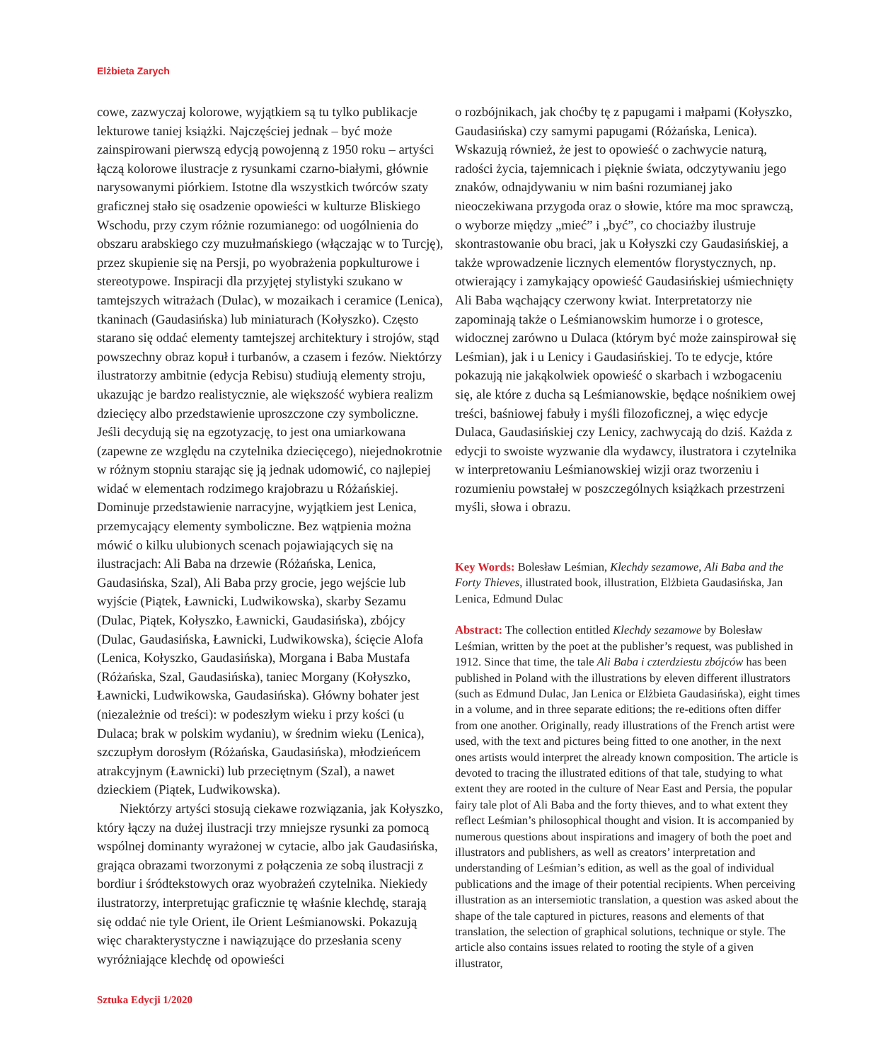Elżbieta Zarych
cowe, zazwyczaj kolorowe, wyjątkiem są tu tylko publikacje lekturowe taniej książki. Najczęściej jednak – być może zainspirowani pierwszą edycją powojenną z 1950 roku – artyści łączą kolorowe ilustracje z rysunkami czarno-białymi, głównie narysowanymi piórkiem. Istotne dla wszystkich twórców szaty graficznej stało się osadzenie opowieści w kulturze Bliskiego Wschodu, przy czym różnie rozumianego: od uogólnienia do obszaru arabskiego czy muzułmańskiego (włączając w to Turcję), przez skupienie się na Persji, po wyobrażenia popkulturowe i stereotypowe. Inspiracji dla przyjętej stylistyki szukano w tamtejszych witrażach (Dulac), w mozaikach i ceramice (Lenica), tkaninach (Gaudasińska) lub miniaturach (Kołyszko). Często starano się oddać elementy tamtejszej architektury i strojów, stąd powszechny obraz kopuł i turbanów, a czasem i fezów. Niektórzy ilustratorzy ambitnie (edycja Rebisu) studiują elementy stroju, ukazując je bardzo realistycznie, ale większość wybiera realizm dziecięcy albo przedstawienie uproszczone czy symboliczne. Jeśli decydują się na egzotyzację, to jest ona umiarkowana (zapewne ze względu na czytelnika dziecięcego), niejednokrotnie w różnym stopniu starając się ją jednak udomowić, co najlepiej widać w elementach rodzimego krajobrazu u Różańskiej. Dominuje przedstawienie narracyjne, wyjątkiem jest Lenica, przemycający elementy symboliczne. Bez wątpienia można mówić o kilku ulubionych scenach pojawiających się na ilustracjach: Ali Baba na drzewie (Różańska, Lenica, Gaudasińska, Szal), Ali Baba przy grocie, jego wejście lub wyjście (Piątek, Ławnicki, Ludwikowska), skarby Sezamu (Dulac, Piątek, Kołyszko, Ławnicki, Gaudasińska), zbójcy (Dulac, Gaudasińska, Ławnicki, Ludwikowska), ścięcie Alofa (Lenica, Kołyszko, Gaudasińska), Morgana i Baba Mustafa (Różańska, Szal, Gaudasińska), taniec Morgany (Kołyszko, Ławnicki, Ludwikowska, Gaudasińska). Główny bohater jest (niezależnie od treści): w podeszłym wieku i przy kości (u Dulaca; brak w polskim wydaniu), w średnim wieku (Lenica), szczupłym dorosłym (Różańska, Gaudasińska), młodzieńcem atrakcyjnym (Ławnicki) lub przeciętnym (Szal), a nawet dzieckiem (Piątek, Ludwikowska).
Niektórzy artyści stosują ciekawe rozwiązania, jak Kołyszko, który łączy na dużej ilustracji trzy mniejsze rysunki za pomocą wspólnej dominanty wyrażonej w cytacie, albo jak Gaudasińska, grająca obrazami tworzonymi z połączenia ze sobą ilustracji z bordiur i śródtekstowych oraz wyobrażeń czytelnika. Niekiedy ilustratorzy, interpretując graficznie tę właśnie klechdę, starają się oddać nie tyle Orient, ile Orient Leśmianowski. Pokazują więc charakterystyczne i nawiązujące do przesłania sceny wyróżniające klechdę od opowieści
o rozbójnikach, jak choćby tę z papugami i małpami (Kołyszko, Gaudasińska) czy samymi papugami (Różańska, Lenica). Wskazują również, że jest to opowieść o zachwycie naturą, radości życia, tajemnicach i pięknie świata, odczytywaniu jego znaków, odnajdywaniu w nim baśni rozumianej jako nieoczekiwana przygoda oraz o słowie, które ma moc sprawczą, o wyborze między „mieć” i „być”, co chociażby ilustruje skontrastowanie obu braci, jak u Kołyszki czy Gaudasińskiej, a także wprowadzenie licznych elementów florystycznych, np. otwierający i zamykający opowieść Gaudasińskiej uśmiechnięty Ali Baba wąchający czerwony kwiat. Interpretatorzy nie zapominają także o Leśmianowskim humorze i o grotesce, widocznej zarówno u Dulaca (którym być może zainspirował się Leśmian), jak i u Lenicy i Gaudasińskiej. To te edycje, które pokazują nie jakąkolwiek opowieść o skarbach i wzbogaceniu się, ale które z ducha są Leśmianowskie, będące nośnikiem owej treści, baśniowej fabuły i myśli filozoficznej, a więc edycje Dulaca, Gaudasińskiej czy Lenicy, zachwycają do dziś. Każda z edycji to swoiste wyzwanie dla wydawcy, ilustratora i czytelnika w interpretowaniu Leśmianowskiej wizji oraz tworzeniu i rozumieniu powstałej w poszczególnych książkach przestrzeni myśli, słowa i obrazu.
Key Words: Bolesław Leśmian, Klechdy sezamowe, Ali Baba and the Forty Thieves, illustrated book, illustration, Elżbieta Gaudasińska, Jan Lenica, Edmund Dulac
Abstract: The collection entitled Klechdy sezamowe by Bolesław Leśmian, written by the poet at the publisher’s request, was published in 1912. Since that time, the tale Ali Baba i czterdziestu zbójców has been published in Poland with the illustrations by eleven different illustrators (such as Edmund Dulac, Jan Lenica or Elżbieta Gaudasińska), eight times in a volume, and in three separate editions; the re-editions often differ from one another. Originally, ready illustrations of the French artist were used, with the text and pictures being fitted to one another, in the next ones artists would interpret the already known composition. The article is devoted to tracing the illustrated editions of that tale, studying to what extent they are rooted in the culture of Near East and Persia, the popular fairy tale plot of Ali Baba and the forty thieves, and to what extent they reflect Leśmian’s philosophical thought and vision. It is accompanied by numerous questions about inspirations and imagery of both the poet and illustrators and publishers, as well as creators’ interpretation and understanding of Leśmian’s edition, as well as the goal of individual publications and the image of their potential recipients. When perceiving illustration as an intersemiotic translation, a question was asked about the shape of the tale captured in pictures, reasons and elements of that translation, the selection of graphical solutions, technique or style. The article also contains issues related to rooting the style of a given illustrator,
Sztuka Edycji 1/2020